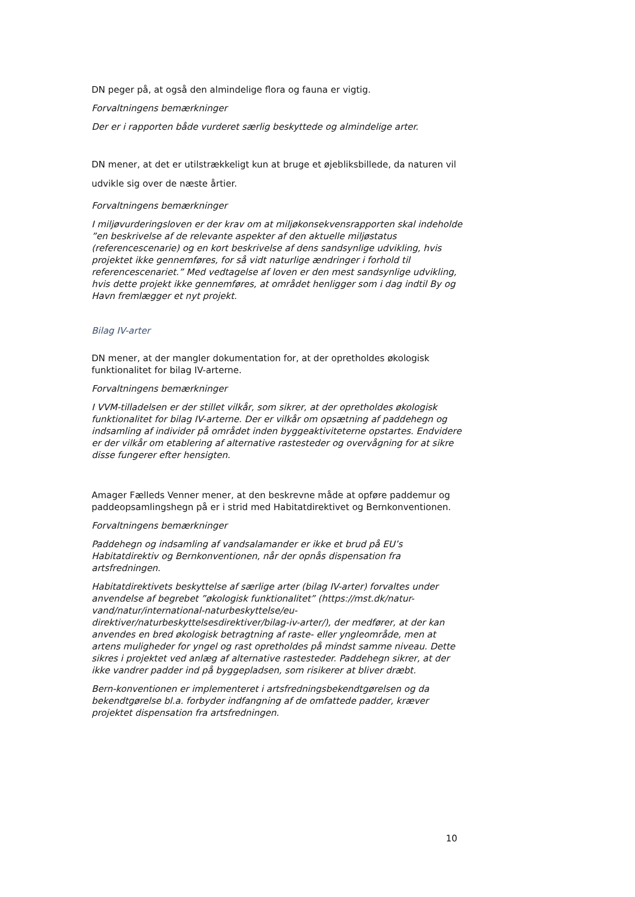DN peger på, at også den almindelige flora og fauna er vigtig.
Forvaltningens bemærkninger
Der er i rapporten både vurderet særlig beskyttede og almindelige arter.
DN mener, at det er utilstrækkeligt kun at bruge et øjebliksbillede, da naturen vil udvikle sig over de næste årtier.
Forvaltningens bemærkninger
I miljøvurderingsloven er der krav om at miljøkonsekvensrapporten skal indeholde ”en beskrivelse af de relevante aspekter af den aktuelle miljøstatus (referencescenarie) og en kort beskrivelse af dens sandsynlige udvikling, hvis projektet ikke gennemføres, for så vidt naturlige ændringer i forhold til referencescenariet.” Med vedtagelse af loven er den mest sandsynlige udvikling, hvis dette projekt ikke gennemføres, at området henligger som i dag indtil By og Havn fremlægger et nyt projekt.
Bilag IV-arter
DN mener, at der mangler dokumentation for, at der opretholdes økologisk funktionalitet for bilag IV-arterne.
Forvaltningens bemærkninger
I VVM-tilladelsen er der stillet vilkår, som sikrer, at der opretholdes økologisk funktionalitet for bilag IV-arterne. Der er vilkår om opsætning af paddehegn og indsamling af individer på området inden byggeaktiviteterne opstartes. Endvidere er der vilkår om etablering af alternative rastesteder og overvågning for at sikre disse fungerer efter hensigten.
Amager Fælleds Venner mener, at den beskrevne måde at opføre paddemur og paddeopsamlingshegn på er i strid med Habitatdirektivet og Bernkonventionen.
Forvaltningens bemærkninger
Paddehegn og indsamling af vandsalamander er ikke et brud på EU’s Habitatdirektiv og Bernkonventionen, når der opnås dispensation fra artsfredningen.
Habitatdirektivets beskyttelse af særlige arter (bilag IV-arter) forvaltes under anvendelse af begrebet ”økologisk funktionalitet” (https://mst.dk/natur-vand/natur/international-naturbeskyttelse/eu-direktiver/naturbeskyttelsesdirektiver/bilag-iv-arter/), der medfører, at der kan anvendes en bred økologisk betragtning af raste- eller yngleområde, men at artens muligheder for yngel og rast opretholdes på mindst samme niveau. Dette sikres i projektet ved anlæg af alternative rastesteder. Paddehegn sikrer, at der ikke vandrer padder ind på byggepladsen, som risikerer at bliver dræbt.
Bern-konventionen er implementeret i artsfredningsbekendtgørelsen og da bekendtgørelse bl.a. forbyder indfangning af de omfattede padder, kræver projektet dispensation fra artsfredningen.
10